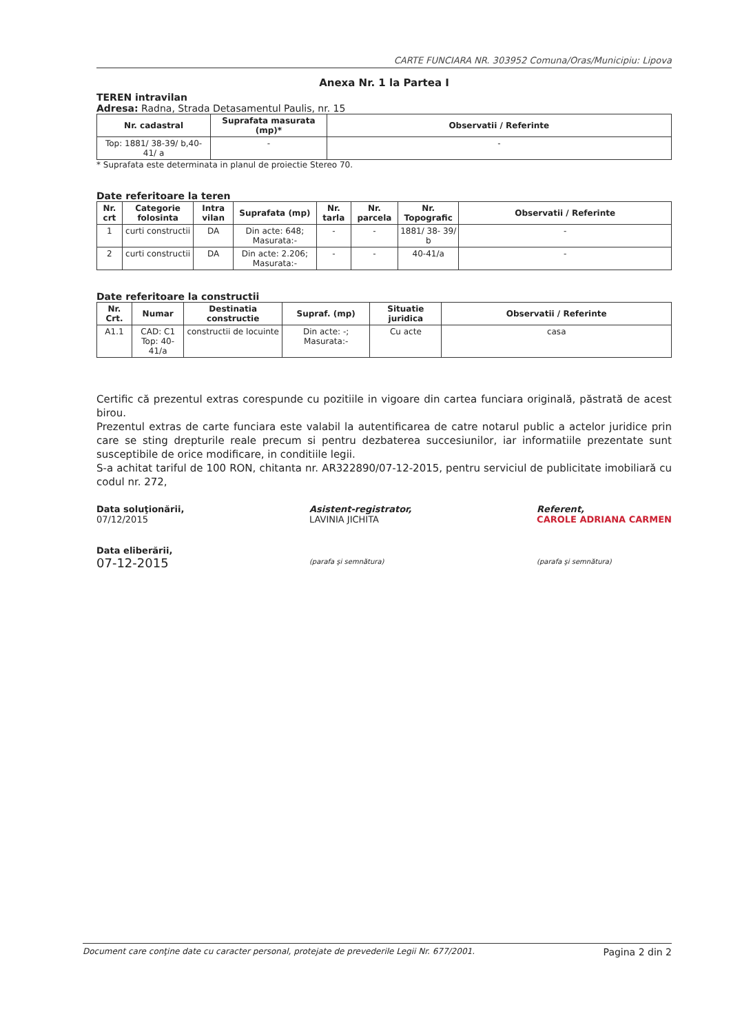CARTE FUNCIARA NR. 303952 Comuna/Oras/Municipiu: Lipova
Anexa Nr. 1 la Partea I
TEREN intravilan
Adresa: Radna, Strada Detasamentul Paulis, nr. 15
| Nr. cadastral | Suprafata masurata (mp)* | Observatii / Referinte |
| --- | --- | --- |
| Top: 1881/ 38-39/ b,40- 41/ a | - | - |
* Suprafata este determinata in planul de proiectie Stereo 70.
Date referitoare la teren
| Nr. crt | Categorie folosinta | Intra vilan | Suprafata (mp) | Nr. tarla | Nr. parcela | Nr. Topografic | Observatii / Referinte |
| --- | --- | --- | --- | --- | --- | --- | --- |
| 1 | curti constructii | DA | Din acte: 648; Masurata:- | - | - | 1881/ 38- 39/ b | - |
| 2 | curti constructii | DA | Din acte: 2.206; Masurata:- | - | - | 40-41/a | - |
Date referitoare la constructii
| Nr. Crt. | Numar | Destinatia constructie | Supraf. (mp) | Situatie juridica | Observatii / Referinte |
| --- | --- | --- | --- | --- | --- |
| A1.1 | CAD: C1 Top: 40-41/a | constructii de locuinte | Din acte: -; Masurata:- | Cu acte | casa |
Certific că prezentul extras corespunde cu pozitiile in vigoare din cartea funciara originală, păstrată de acest birou.
Prezentul extras de carte funciara este valabil la autentificarea de catre notarul public a actelor juridice prin care se sting drepturile reale precum si pentru dezbaterea succesiunilor, iar informatiile prezentate sunt susceptibile de orice modificare, in conditiile legii.
S-a achitat tariful de 100 RON, chitanta nr. AR322890/07-12-2015, pentru serviciul de publicitate imobiliară cu codul nr. 272,
Data soluţionării,
07/12/2015
Data eliberării,
07-12-2015
Asistent-registrator,
LAVINIA JICHITA
(parafa şi semnătura)
Referent,
CAROLE ADRIANA CARMEN
(parafa şi semnătura)
Document care conţine date cu caracter personal, protejate de prevederile Legii Nr. 677/2001. Pagina 2 din 2